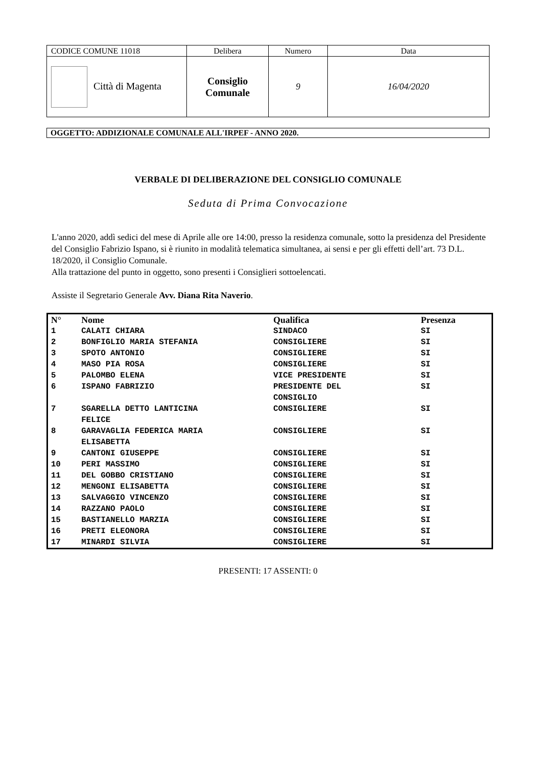| CODICE COMUNE 11018 | Delibera | Numero | Data |
| Città di Magenta | Consiglio Comunale | 9 | 16/04/2020 |
OGGETTO: ADDIZIONALE COMUNALE ALL'IRPEF - ANNO 2020.
VERBALE DI DELIBERAZIONE DEL CONSIGLIO COMUNALE
Seduta di Prima Convocazione
L'anno 2020, addì sedici del mese di Aprile alle ore 14:00, presso la residenza comunale, sotto la presidenza del Presidente del Consiglio Fabrizio Ispano, si è riunito in modalità telematica simultanea, ai sensi e per gli effetti dell’art. 73 D.L. 18/2020, il Consiglio Comunale.
Alla trattazione del punto in oggetto, sono presenti i Consiglieri sottoelencati.
Assiste il Segretario Generale Avv. Diana Rita Naverio.
| N° | Nome | Qualifica | Presenza |
| --- | --- | --- | --- |
| 1 | CALATI CHIARA | SINDACO | SI |
| 2 | BONFIGLIO MARIA STEFANIA | CONSIGLIERE | SI |
| 3 | SPOTO ANTONIO | CONSIGLIERE | SI |
| 4 | MASO PIA ROSA | CONSIGLIERE | SI |
| 5 | PALOMBO ELENA | VICE PRESIDENTE | SI |
| 6 | ISPANO FABRIZIO | PRESIDENTE DEL CONSIGLIO | SI |
| 7 | SGARELLA DETTO LANTICINA FELICE | CONSIGLIERE | SI |
| 8 | GARAVAGLIA FEDERICA MARIA ELISABETTA | CONSIGLIERE | SI |
| 9 | CANTONI GIUSEPPE | CONSIGLIERE | SI |
| 10 | PERI MASSIMO | CONSIGLIERE | SI |
| 11 | DEL GOBBO CRISTIANO | CONSIGLIERE | SI |
| 12 | MENGONI ELISABETTA | CONSIGLIERE | SI |
| 13 | SALVAGGIO VINCENZO | CONSIGLIERE | SI |
| 14 | RAZZANO PAOLO | CONSIGLIERE | SI |
| 15 | BASTIANELLO MARZIA | CONSIGLIERE | SI |
| 16 | PRETI ELEONORA | CONSIGLIERE | SI |
| 17 | MINARDI SILVIA | CONSIGLIERE | SI |
PRESENTI: 17 ASSENTI: 0